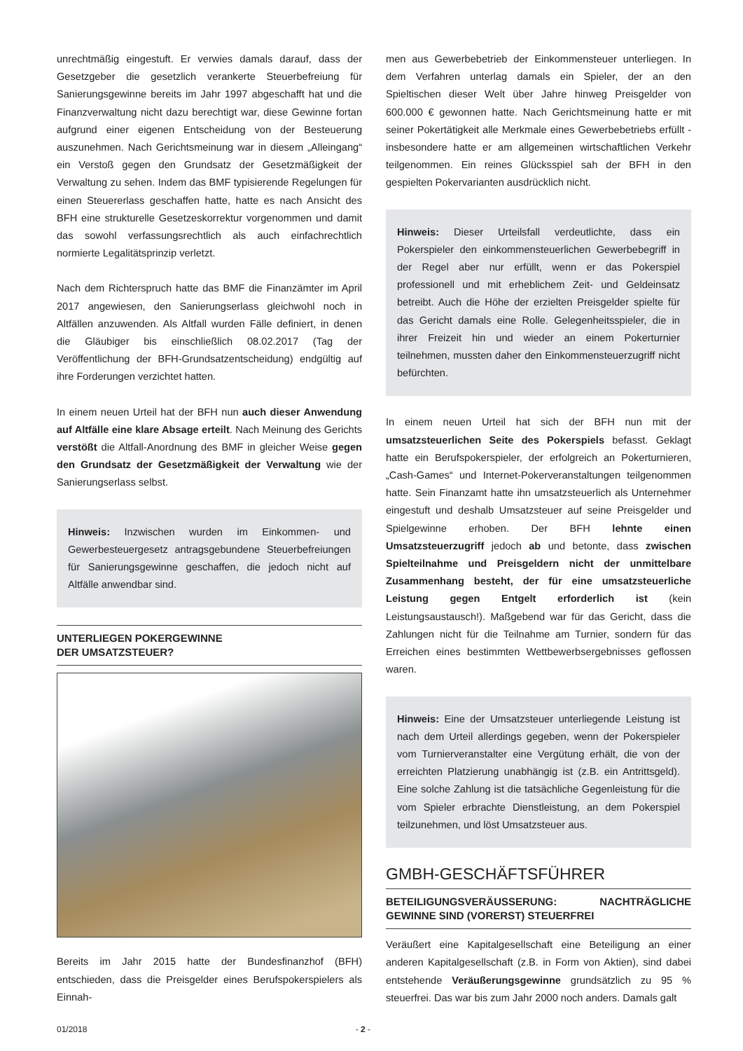unrechtmäßig eingestuft. Er verwies damals darauf, dass der Gesetzgeber die gesetzlich verankerte Steuerbefreiung für Sanierungsgewinne bereits im Jahr 1997 abgeschafft hat und die Finanzverwaltung nicht dazu berechtigt war, diese Gewinne fortan aufgrund einer eigenen Entscheidung von der Besteuerung auszunehmen. Nach Gerichtsmeinung war in diesem „Alleingang“ ein Verstoß gegen den Grundsatz der Gesetzmäßigkeit der Verwaltung zu sehen. Indem das BMF typisierende Regelungen für einen Steuererlass geschaffen hatte, hatte es nach Ansicht des BFH eine strukturelle Gesetzeskorrektur vorgenommen und damit das sowohl verfassungsrechtlich als auch einfachrechtlich normierte Legalitätsprinzip verletzt.
Nach dem Richterspruch hatte das BMF die Finanzämter im April 2017 angewiesen, den Sanierungserlass gleichwohl noch in Altfällen anzuwenden. Als Altfall wurden Fälle definiert, in denen die Gläubiger bis einschließlich 08.02.2017 (Tag der Veröffentlichung der BFH-Grundsatzentscheidung) endgültig auf ihre Forderungen verzichtet hatten.
In einem neuen Urteil hat der BFH nun auch dieser Anwendung auf Altfälle eine klare Absage erteilt. Nach Meinung des Gerichts verstößt die Altfall-Anordnung des BMF in gleicher Weise gegen den Grundsatz der Gesetzmäßigkeit der Verwaltung wie der Sanierungserlass selbst.
Hinweis: Inzwischen wurden im Einkommen- und Gewerbesteuergesetz antragsgebundene Steuerbefreiungen für Sanierungsgewinne geschaffen, die jedoch nicht auf Altfälle anwendbar sind.
UNTERLIEGEN POKERGEWINNE
DER UMSATZSTEUER?
Bereits im Jahr 2015 hatte der Bundesfinanzhof (BFH) entschieden, dass die Preisgelder eines Berufspokerspielers als Einnah-
men aus Gewerbebetrieb der Einkommensteuer unterliegen. In dem Verfahren unterlag damals ein Spieler, der an den Spieltischen dieser Welt über Jahre hinweg Preisgelder von 600.000 € gewonnen hatte. Nach Gerichtsmeinung hatte er mit seiner Pokertätigkeit alle Merkmale eines Gewerbebetriebs erfüllt - insbesondere hatte er am allgemeinen wirtschaftlichen Verkehr teilgenommen. Ein reines Glücksspiel sah der BFH in den gespielten Pokervarianten ausdrücklich nicht.
Hinweis: Dieser Urteilsfall verdeutlichte, dass ein Pokerspieler den einkommensteuerlichen Gewerbebegriff in der Regel aber nur erfüllt, wenn er das Pokerspiel professionell und mit erheblichem Zeit- und Geldeinsatz betreibt. Auch die Höhe der erzielten Preisgelder spielte für das Gericht damals eine Rolle. Gelegenheitsspieler, die in ihrer Freizeit hin und wieder an einem Pokerturnier teilnehmen, mussten daher den Einkommensteuerzugriff nicht befürchten.
In einem neuen Urteil hat sich der BFH nun mit der umsatzsteuerlichen Seite des Pokerspiels befasst. Geklagt hatte ein Berufspokerspieler, der erfolgreich an Pokerturnieren, „Cash-Games“ und Internet-Pokerveranstaltungen teilgenommen hatte. Sein Finanzamt hatte ihn umsatzsteuerlich als Unternehmer eingestuft und deshalb Umsatzsteuer auf seine Preisgelder und Spielgewinne erhoben. Der BFH lehnte einen Umsatzsteuerzugriff jedoch ab und betonte, dass zwischen Spielteilnahme und Preisgeldern nicht der unmittelbare Zusammenhang besteht, der für eine umsatzsteuerliche Leistung gegen Entgelt erforderlich ist (kein Leistungsaustausch!). Maßgebend war für das Gericht, dass die Zahlungen nicht für die Teilnahme am Turnier, sondern für das Erreichen eines bestimmten Wettbewerbsergebnisses geflossen waren.
Hinweis: Eine der Umsatzsteuer unterliegende Leistung ist nach dem Urteil allerdings gegeben, wenn der Pokerspieler vom Turnierveranstalter eine Vergütung erhält, die von der erreichten Platzierung unabhängig ist (z.B. ein Antrittsgeld). Eine solche Zahlung ist die tatsächliche Gegenleistung für die vom Spieler erbrachte Dienstleistung, an dem Pokerspiel teilzunehmen, und löst Umsatzsteuer aus.
GMBH-GESCHÄFTSFÜHRER
BETEILIGUNGSVERÄUSSERUNG: NACHTRÄGLICHE GEWINNE SIND (VORERST) STEUERFREI
Veräußert eine Kapitalgesellschaft eine Beteiligung an einer anderen Kapitalgesellschaft (z.B. in Form von Aktien), sind dabei entstehende Veräußerungsgewinne grundsätzlich zu 95 % steuerfrei. Das war bis zum Jahr 2000 noch anders. Damals galt
01/2018 - 2 -